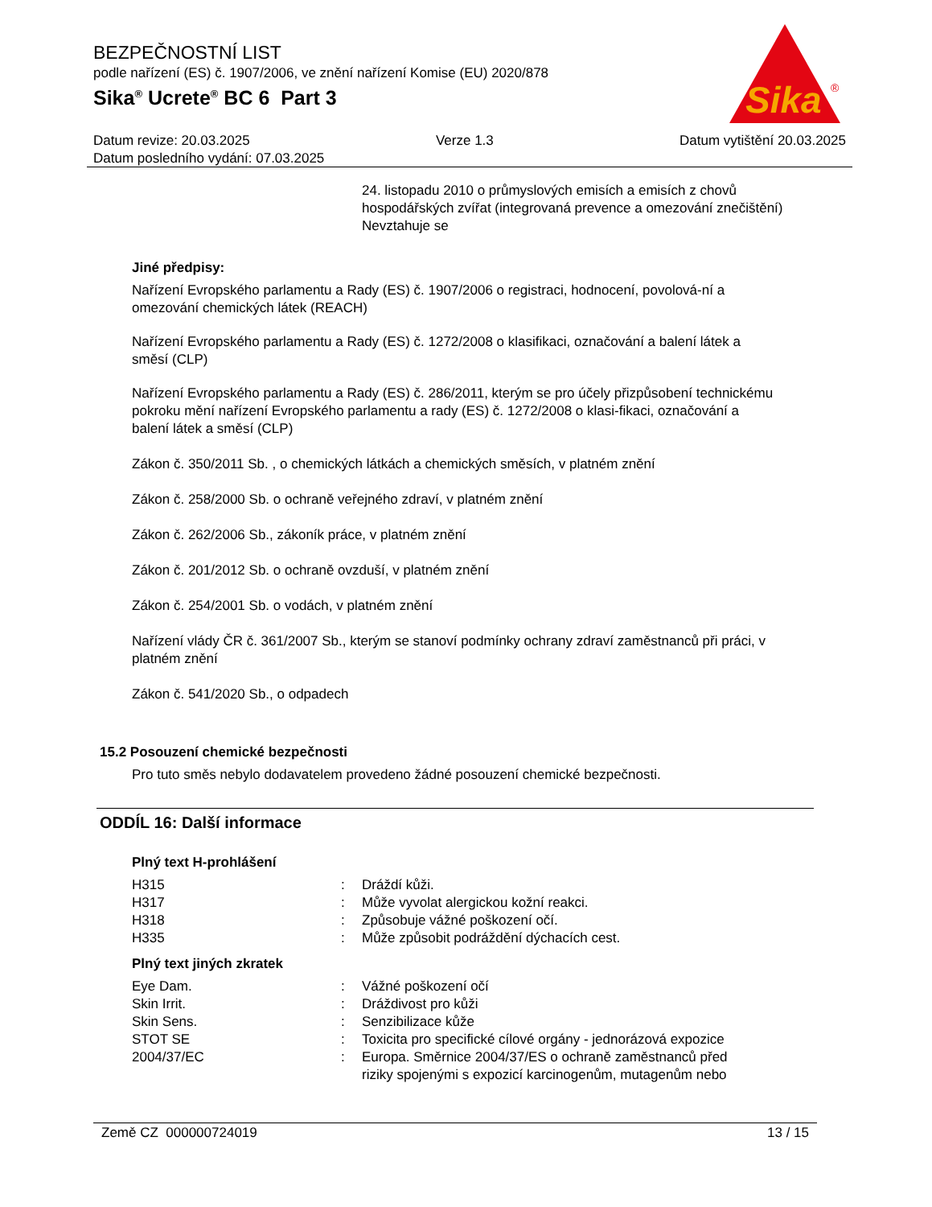BEZPEČNOSTNÍ LIST
podle nařízení (ES) č. 1907/2006, ve znění nařízení Komise (EU) 2020/878
Sika<sup>®</sup> Ucrete<sup>®</sup> BC 6 Part 3
Sika
®
Datum revize: 20.03.2025 Verze 1.3 Datum vytištění 20.03.2025
Datum posledního vydání: 07.03.2025
24. listopadu 2010 o průmyslových emisích a emisích z chovů hospodářských zvířat (integrovaná prevence a omezování znečištění)
Nevztahuje se
Jiné předpisy:
Nařízení Evropského parlamentu a Rady (ES) č. 1907/2006 o registraci, hodnocení, povolová-ní a omezování chemických látek (REACH)
Nařízení Evropského parlamentu a Rady (ES) č. 1272/2008 o klasifikaci, označování a balení látek a směsí (CLP)
Nařízení Evropského parlamentu a Rady (ES) č. 286/2011, kterým se pro účely přizpůsobení technickému pokroku mění nařízení Evropského parlamentu a rady (ES) č. 1272/2008 o klasi-fikaci, označování a balení látek a směsí (CLP)
Zákon č. 350/2011 Sb. , o chemických látkách a chemických směsích, v platném znění
Zákon č. 258/2000 Sb. o ochraně veřejného zdraví, v platném znění
Zákon č. 262/2006 Sb., zákoník práce, v platném znění
Zákon č. 201/2012 Sb. o ochraně ovzduší, v platném znění
Zákon č. 254/2001 Sb. o vodách, v platném znění
Nařízení vlády ČR č. 361/2007 Sb., kterým se stanoví podmínky ochrany zdraví zaměstnanců při práci, v platném znění
Zákon č. 541/2020 Sb., o odpadech
15.2 Posouzení chemické bezpečnosti
Pro tuto směs nebylo dodavatelem provedeno žádné posouzení chemické bezpečnosti.
ODDÍL 16: Další informace
Plný text H-prohlášení
| H315 | : | Dráždí kůži. |
| H317 | : | Může vyvolat alergickou kožní reakci. |
| H318 | : | Způsobuje vážné poškození očí. |
| H335 | : | Může způsobit podráždění dýchacích cest. |
Plný text jiných zkratek
| Eye Dam. | : | Vážné poškození očí |
| Skin Irrit. | : | Dráždivost pro kůži |
| Skin Sens. | : | Senzibilizace kůže |
| STOT SE | : | Toxicita pro specifické cílové orgány - jednorázová expozice |
| 2004/37/EC | : | Europa. Směrnice 2004/37/ES o ochraně zaměstnanců před riziky spojenými s expozicí karcinogenům, mutagenům nebo |
Země CZ 000000724019 13 / 15